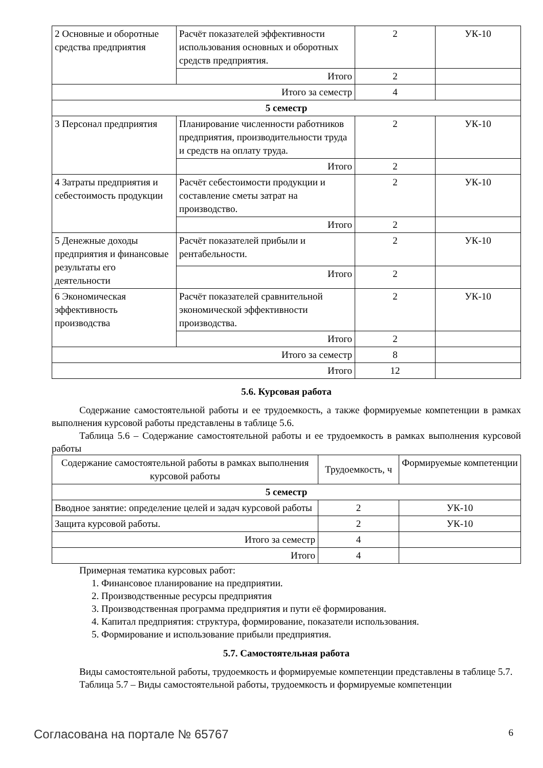| 2 Основные и оборотные средства предприятия | Расчёт показателей эффективности использования основных и оборотных средств предприятия. | 2 | УК-10 |
| | Итого | 2 | |
| Итого за семестр | | 4 | |
| 5 семестр | | | |
| 3 Персонал предприятия | Планирование численности работников предприятия, производительности труда и средств на оплату труда. | 2 | УК-10 |
| | Итого | 2 | |
| 4 Затраты предприятия и себестоимость продукции | Расчёт себестоимости продукции и составление сметы затрат на производство. | 2 | УК-10 |
| | Итого | 2 | |
| 5 Денежные доходы предприятия и финансовые результаты его деятельности | Расчёт показателей прибыли и рентабельности. | 2 | УК-10 |
| | Итого | 2 | |
| 6 Экономическая эффективность производства | Расчёт показателей сравнительной экономической эффективности производства. | 2 | УК-10 |
| | Итого | 2 | |
| Итого за семестр | | 8 | |
| Итого | | 12 | |
5.6. Курсовая работа
Содержание самостоятельной работы и ее трудоемкость, а также формируемые компетенции в рамках выполнения курсовой работы представлены в таблице 5.6.
Таблица 5.6 – Содержание самостоятельной работы и ее трудоемкость в рамках выполнения курсовой работы
| Содержание самостоятельной работы в рамках выполнения курсовой работы | Трудоемкость, ч | Формируемые компетенции |
| --- | --- | --- |
| 5 семестр | | |
| Вводное занятие: определение целей и задач курсовой работы | 2 | УК-10 |
| Защита курсовой работы. | 2 | УК-10 |
| Итого за семестр | 4 | |
| Итого | 4 | |
Примерная тематика курсовых работ:
1. Финансовое планирование на предприятии.
2. Производственные ресурсы предприятия
3. Производственная программа предприятия и пути её формирования.
4. Капитал предприятия: структура, формирование, показатели использования.
5. Формирование и использование прибыли предприятия.
5.7. Самостоятельная работа
Виды самостоятельной работы, трудоемкость и формируемые компетенции представлены в таблице 5.7.
Таблица 5.7 – Виды самостоятельной работы, трудоемкость и формируемые компетенции
Согласована на портале № 65767 6